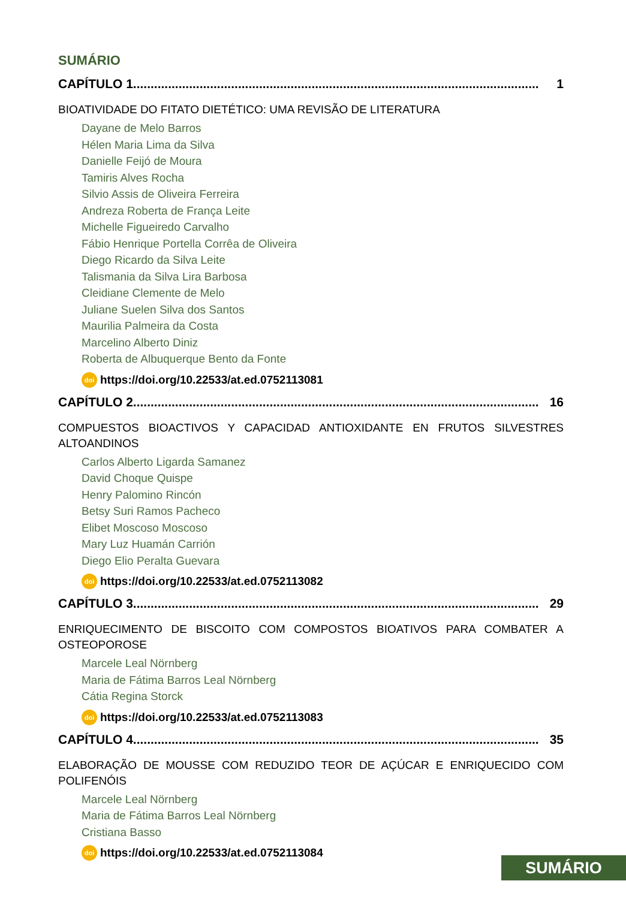SUMÁRIO
CAPÍTULO 1.................................................................................................................... 1
BIOATIVIDADE DO FITATO DIETÉTICO: UMA REVISÃO DE LITERATURA
Dayane de Melo Barros
Hélen Maria Lima da Silva
Danielle Feijó de Moura
Tamiris Alves Rocha
Silvio Assis de Oliveira Ferreira
Andreza Roberta de França Leite
Michelle Figueiredo Carvalho
Fábio Henrique Portella Corrêa de Oliveira
Diego Ricardo da Silva Leite
Talismania da Silva Lira Barbosa
Cleidiane Clemente de Melo
Juliane Suelen Silva dos Santos
Maurilia Palmeira da Costa
Marcelino Alberto Diniz
Roberta de Albuquerque Bento da Fonte
doi https://doi.org/10.22533/at.ed.0752113081
CAPÍTULO 2.................................................................................................................... 16
COMPUESTOS BIOACTIVOS Y CAPACIDAD ANTIOXIDANTE EN FRUTOS SILVESTRES ALTOANDINOS
Carlos Alberto Ligarda Samanez
David Choque Quispe
Henry Palomino Rincón
Betsy Suri Ramos Pacheco
Elibet Moscoso Moscoso
Mary Luz Huamán Carrión
Diego Elio Peralta Guevara
doi https://doi.org/10.22533/at.ed.0752113082
CAPÍTULO 3.................................................................................................................... 29
ENRIQUECIMENTO DE BISCOITO COM COMPOSTOS BIOATIVOS PARA COMBATER A OSTEOPOROSE
Marcele Leal Nörnberg
Maria de Fátima Barros Leal Nörnberg
Cátia Regina Storck
doi https://doi.org/10.22533/at.ed.0752113083
CAPÍTULO 4.................................................................................................................... 35
ELABORAÇÃO DE MOUSSE COM REDUZIDO TEOR DE AÇÚCAR E ENRIQUECIDO COM POLIFENÓIS
Marcele Leal Nörnberg
Maria de Fátima Barros Leal Nörnberg
Cristiana Basso
doi https://doi.org/10.22533/at.ed.0752113084
SUMÁRIO